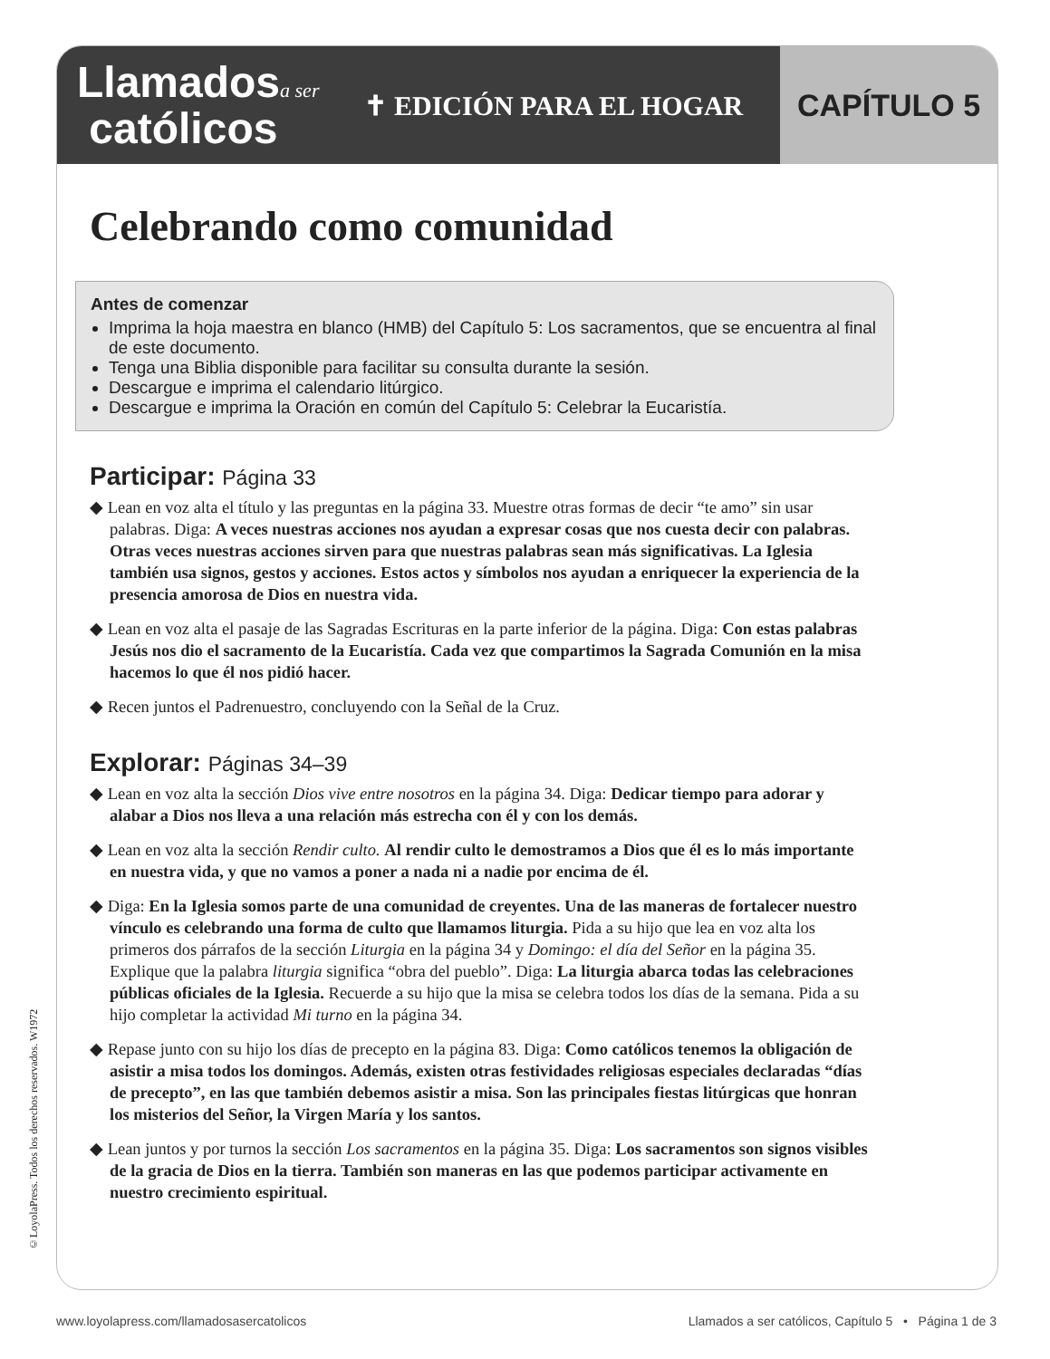Llamadosa ser
católicos
✝ EDICIÓN PARA EL HOGAR
CAPÍTULO 5
Celebrando como comunidad
Antes de comenzar
Imprima la hoja maestra en blanco (HMB) del Capítulo 5: Los sacramentos, que se encuentra al final de este documento.
Tenga una Biblia disponible para facilitar su consulta durante la sesión.
Descargue e imprima el calendario litúrgico.
Descargue e imprima la Oración en común del Capítulo 5: Celebrar la Eucaristía.
Participar: Página 33
◆ Lean en voz alta el título y las preguntas en la página 33. Muestre otras formas de decir “te amo” sin usar palabras. Diga: A veces nuestras acciones nos ayudan a expresar cosas que nos cuesta decir con palabras. Otras veces nuestras acciones sirven para que nuestras palabras sean más significativas. La Iglesia también usa signos, gestos y acciones. Estos actos y símbolos nos ayudan a enriquecer la experiencia de la presencia amorosa de Dios en nuestra vida.
◆ Lean en voz alta el pasaje de las Sagradas Escrituras en la parte inferior de la página. Diga: Con estas palabras Jesús nos dio el sacramento de la Eucaristía. Cada vez que compartimos la Sagrada Comunión en la misa hacemos lo que él nos pidió hacer.
◆ Recen juntos el Padrenuestro, concluyendo con la Señal de la Cruz.
Explorar: Páginas 34–39
◆ Lean en voz alta la sección Dios vive entre nosotros en la página 34. Diga: Dedicar tiempo para adorar y alabar a Dios nos lleva a una relación más estrecha con él y con los demás.
◆ Lean en voz alta la sección Rendir culto. Al rendir culto le demostramos a Dios que él es lo más importante en nuestra vida, y que no vamos a poner a nada ni a nadie por encima de él.
◆ Diga: En la Iglesia somos parte de una comunidad de creyentes. Una de las maneras de fortalecer nuestro vínculo es celebrando una forma de culto que llamamos liturgia. Pida a su hijo que lea en voz alta los primeros dos párrafos de la sección Liturgia en la página 34 y Domingo: el día del Señor en la página 35. Explique que la palabra liturgia significa “obra del pueblo”. Diga: La liturgia abarca todas las celebraciones públicas oficiales de la Iglesia. Recuerde a su hijo que la misa se celebra todos los días de la semana. Pida a su hijo completar la actividad Mi turno en la página 34.
◆ Repase junto con su hijo los días de precepto en la página 83. Diga: Como católicos tenemos la obligación de asistir a misa todos los domingos. Además, existen otras festividades religiosas especiales declaradas “días de precepto”, en las que también debemos asistir a misa. Son las principales fiestas litúrgicas que honran los misterios del Señor, la Virgen María y los santos.
◆ Lean juntos y por turnos la sección Los sacramentos en la página 35. Diga: Los sacramentos son signos visibles de la gracia de Dios en la tierra. También son maneras en las que podemos participar activamente en nuestro crecimiento espiritual.
©LoyolaPress. Todos los derechos reservados. W1972
www.loyolapress.com/llamadosasercatolicos Llamados a ser católicos, Capítulo 5 • Página 1 de 3